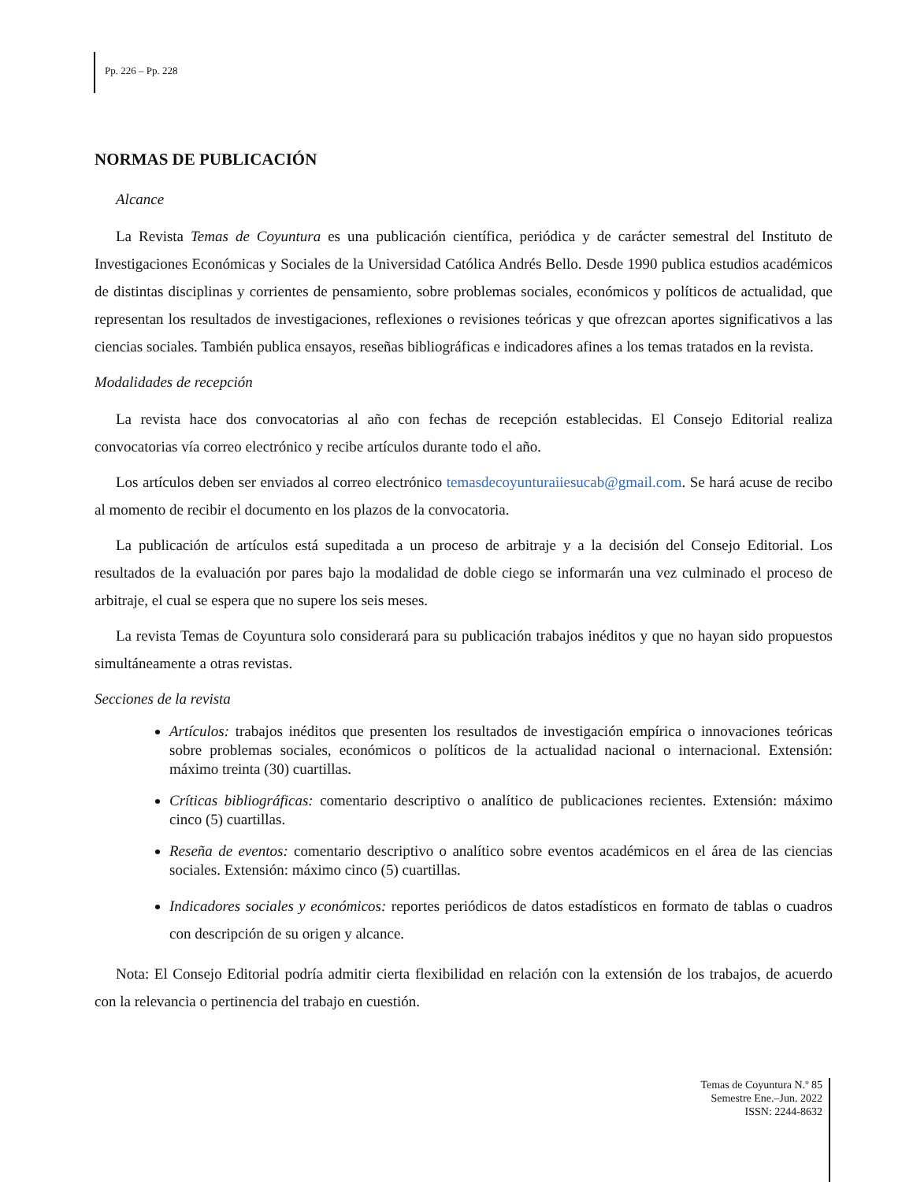Pp. 226 – Pp. 228
NORMAS DE PUBLICACIÓN
Alcance
La Revista Temas de Coyuntura es una publicación científica, periódica y de carácter semestral del Instituto de Investigaciones Económicas y Sociales de la Universidad Católica Andrés Bello. Desde 1990 publica estudios académicos de distintas disciplinas y corrientes de pensamiento, sobre problemas sociales, económicos y políticos de actualidad, que representan los resultados de investigaciones, reflexiones o revisiones teóricas y que ofrezcan aportes significativos a las ciencias sociales. También publica ensayos, reseñas bibliográficas e indicadores afines a los temas tratados en la revista.
Modalidades de recepción
La revista hace dos convocatorias al año con fechas de recepción establecidas. El Consejo Editorial realiza convocatorias vía correo electrónico y recibe artículos durante todo el año.
Los artículos deben ser enviados al correo electrónico temasdecoyunturaiiesucab@gmail.com. Se hará acuse de recibo al momento de recibir el documento en los plazos de la convocatoria.
La publicación de artículos está supeditada a un proceso de arbitraje y a la decisión del Consejo Editorial. Los resultados de la evaluación por pares bajo la modalidad de doble ciego se informarán una vez culminado el proceso de arbitraje, el cual se espera que no supere los seis meses.
La revista Temas de Coyuntura solo considerará para su publicación trabajos inéditos y que no hayan sido propuestos simultáneamente a otras revistas.
Secciones de la revista
Artículos: trabajos inéditos que presenten los resultados de investigación empírica o innovaciones teóricas sobre problemas sociales, económicos o políticos de la actualidad nacional o internacional. Extensión: máximo treinta (30) cuartillas.
Críticas bibliográficas: comentario descriptivo o analítico de publicaciones recientes. Extensión: máximo cinco (5) cuartillas.
Reseña de eventos: comentario descriptivo o analítico sobre eventos académicos en el área de las ciencias sociales. Extensión: máximo cinco (5) cuartillas.
Indicadores sociales y económicos: reportes periódicos de datos estadísticos en formato de tablas o cuadros con descripción de su origen y alcance.
Nota: El Consejo Editorial podría admitir cierta flexibilidad en relación con la extensión de los trabajos, de acuerdo con la relevancia o pertinencia del trabajo en cuestión.
Temas de Coyuntura N.º 85
Semestre Ene.–Jun. 2022
ISSN: 2244-8632